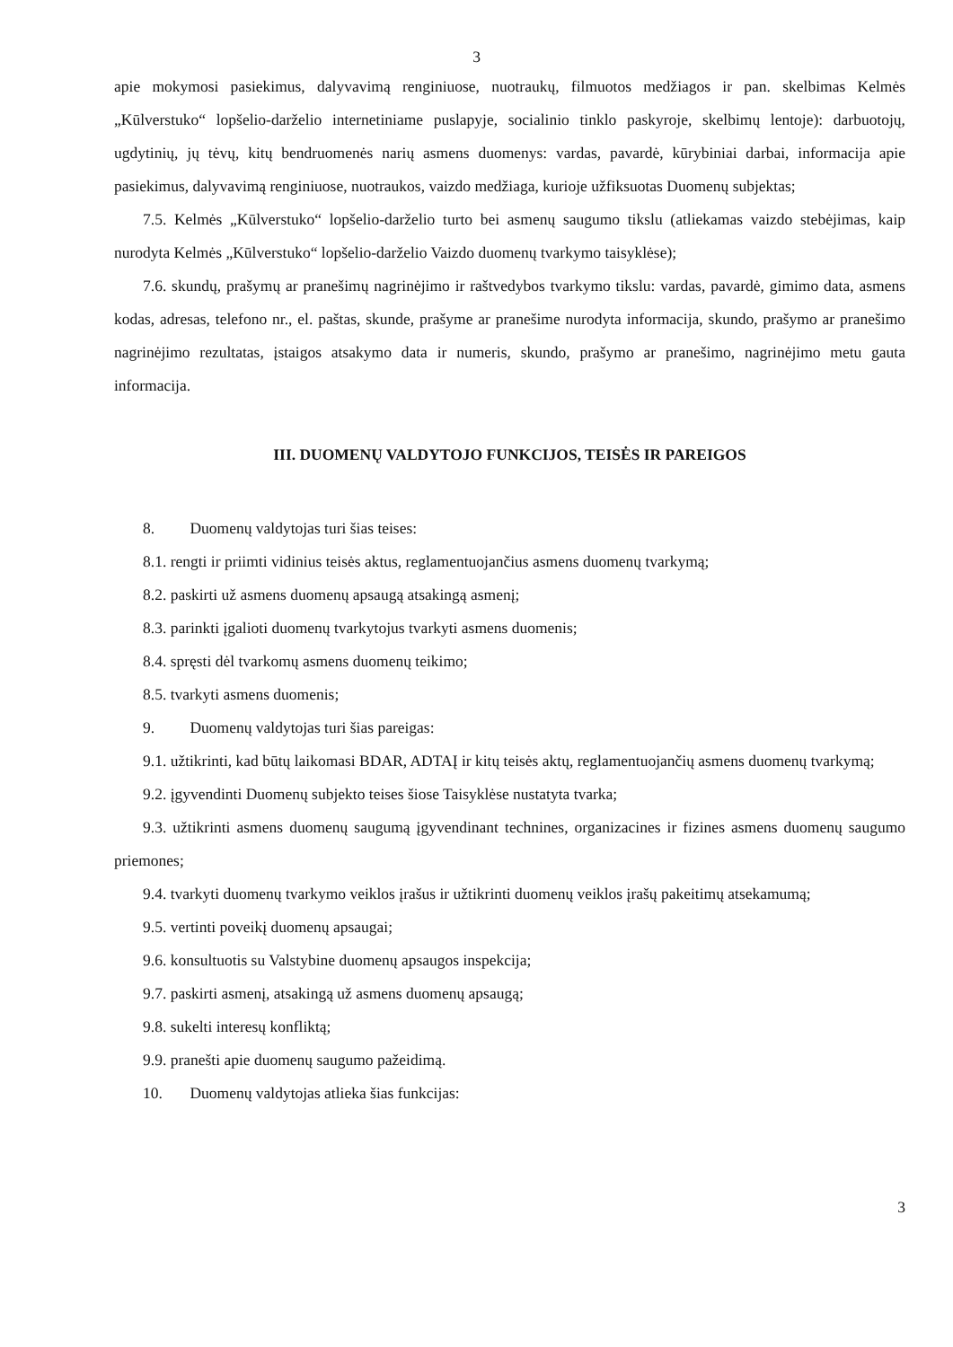3
apie mokymosi pasiekimus, dalyvavimą renginiuose, nuotraukų, filmuotos medžiagos ir pan. skelbimas Kelmės „Kūlverstuko“ lopšelio-darželio internetiniame puslapyje, socialinio tinklo paskyroje, skelbimų lentoje): darbuotojų, ugdytinių, jų tėvų, kitų bendruomenės narių asmens duomenys: vardas, pavardė, kūrybiniai darbai, informacija apie pasiekimus, dalyvavimą renginiuose, nuotraukos, vaizdo medžiaga, kurioje užfiksuotas Duomenų subjektas;
7.5. Kelmės „Kūlverstuko“ lopšelio-darželio turto bei asmenų saugumo tikslu (atliekamas vaizdo stebėjimas, kaip nurodyta Kelmės „Kūlverstuko“ lopšelio-darželio Vaizdo duomenų tvarkymo taisyklėse);
7.6. skundų, prašymų ar pranešimų nagrinėjimo ir raštvedybos tvarkymo tikslu: vardas, pavardė, gimimo data, asmens kodas, adresas, telefono nr., el. paštas, skunde, prašyme ar pranešime nurodyta informacija, skundo, prašymo ar pranešimo nagrinėjimo rezultatas, įstaigos atsakymo data ir numeris, skundo, prašymo ar pranešimo, nagrinėjimo metu gauta informacija.
III. DUOMENŲ VALDYTOJO FUNKCIJOS, TEISĖS IR PAREIGOS
8. Duomenų valdytojas turi šias teises:
8.1. rengti ir priimti vidinius teisės aktus, reglamentuojančius asmens duomenų tvarkymą;
8.2. paskirti už asmens duomenų apsaugą atsakingą asmenį;
8.3. parinkti įgalioti duomenų tvarkytojus tvarkyti asmens duomenis;
8.4. spręsti dėl tvarkomų asmens duomenų teikimo;
8.5. tvarkyti asmens duomenis;
9. Duomenų valdytojas turi šias pareigas:
9.1. užtikrinti, kad būtų laikomasi BDAR, ADTAĮ ir kitų teisės aktų, reglamentuojančių asmens duomenų tvarkymą;
9.2. įgyvendinti Duomenų subjekto teises šiose Taisyklėse nustatyta tvarka;
9.3. užtikrinti asmens duomenų saugumą įgyvendinant technines, organizacines ir fizines asmens duomenų saugumo priemones;
9.4. tvarkyti duomenų tvarkymo veiklos įrašus ir užtikrinti duomenų veiklos įrašų pakeitimų atsekamumą;
9.5. vertinti poveikį duomenų apsaugai;
9.6. konsultuotis su Valstybine duomenų apsaugos inspekcija;
9.7. paskirti asmenį, atsakingą už asmens duomenų apsaugą;
9.8. sukelti interesų konfliktą;
9.9. pranešti apie duomenų saugumo pažeidimą.
10. Duomenų valdytojas atlieka šias funkcijas:
3